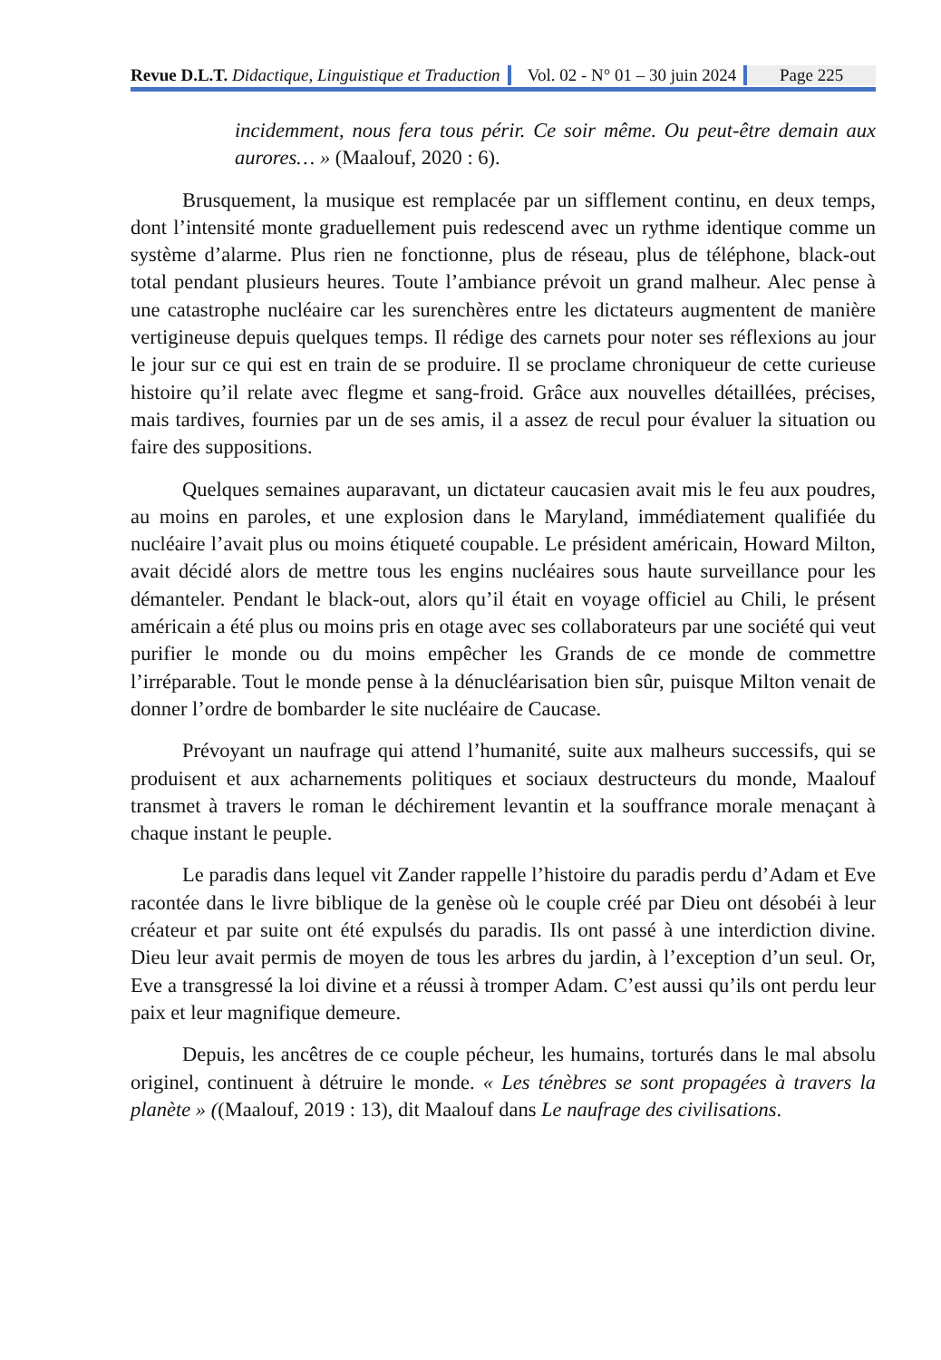Revue D.L.T. Didactique, Linguistique et Traduction Vol. 02 - N° 01 – 30 juin 2024 Page 225
incidemment, nous fera tous périr. Ce soir même. Ou peut-être demain aux aurores… » (Maalouf, 2020 : 6).
Brusquement, la musique est remplacée par un sifflement continu, en deux temps, dont l’intensité monte graduellement puis redescend avec un rythme identique comme un système d’alarme. Plus rien ne fonctionne, plus de réseau, plus de téléphone, black-out total pendant plusieurs heures. Toute l’ambiance prévoit un grand malheur. Alec pense à une catastrophe nucléaire car les surenchères entre les dictateurs augmentent de manière vertigineuse depuis quelques temps. Il rédige des carnets pour noter ses réflexions au jour le jour sur ce qui est en train de se produire. Il se proclame chroniqueur de cette curieuse histoire qu’il relate avec flegme et sang-froid. Grâce aux nouvelles détaillées, précises, mais tardives, fournies par un de ses amis, il a assez de recul pour évaluer la situation ou faire des suppositions.
Quelques semaines auparavant, un dictateur caucasien avait mis le feu aux poudres, au moins en paroles, et une explosion dans le Maryland, immédiatement qualifiée du nucléaire l’avait plus ou moins étiqueté coupable. Le président américain, Howard Milton, avait décidé alors de mettre tous les engins nucléaires sous haute surveillance pour les démanteler. Pendant le black-out, alors qu’il était en voyage officiel au Chili, le présent américain a été plus ou moins pris en otage avec ses collaborateurs par une société qui veut purifier le monde ou du moins empêcher les Grands de ce monde de commettre l’irréparable. Tout le monde pense à la dénucléarisation bien sûr, puisque Milton venait de donner l’ordre de bombarder le site nucléaire de Caucase.
Prévoyant un naufrage qui attend l’humanité, suite aux malheurs successifs, qui se produisent et aux acharnements politiques et sociaux destructeurs du monde, Maalouf transmet à travers le roman le déchirement levantin et la souffrance morale menaçant à chaque instant le peuple.
Le paradis dans lequel vit Zander rappelle l’histoire du paradis perdu d’Adam et Eve racontée dans le livre biblique de la genèse où le couple créé par Dieu ont désobéi à leur créateur et par suite ont été expulsés du paradis. Ils ont passé à une interdiction divine. Dieu leur avait permis de moyen de tous les arbres du jardin, à l’exception d’un seul. Or, Eve a transgressé la loi divine et a réussi à tromper Adam. C’est aussi qu’ils ont perdu leur paix et leur magnifique demeure.
Depuis, les ancêtres de ce couple pécheur, les humains, torturés dans le mal absolu originel, continuent à détruire le monde. « Les ténèbres se sont propagées à travers la planète » ((Maalouf, 2019 : 13), dit Maalouf dans Le naufrage des civilisations.